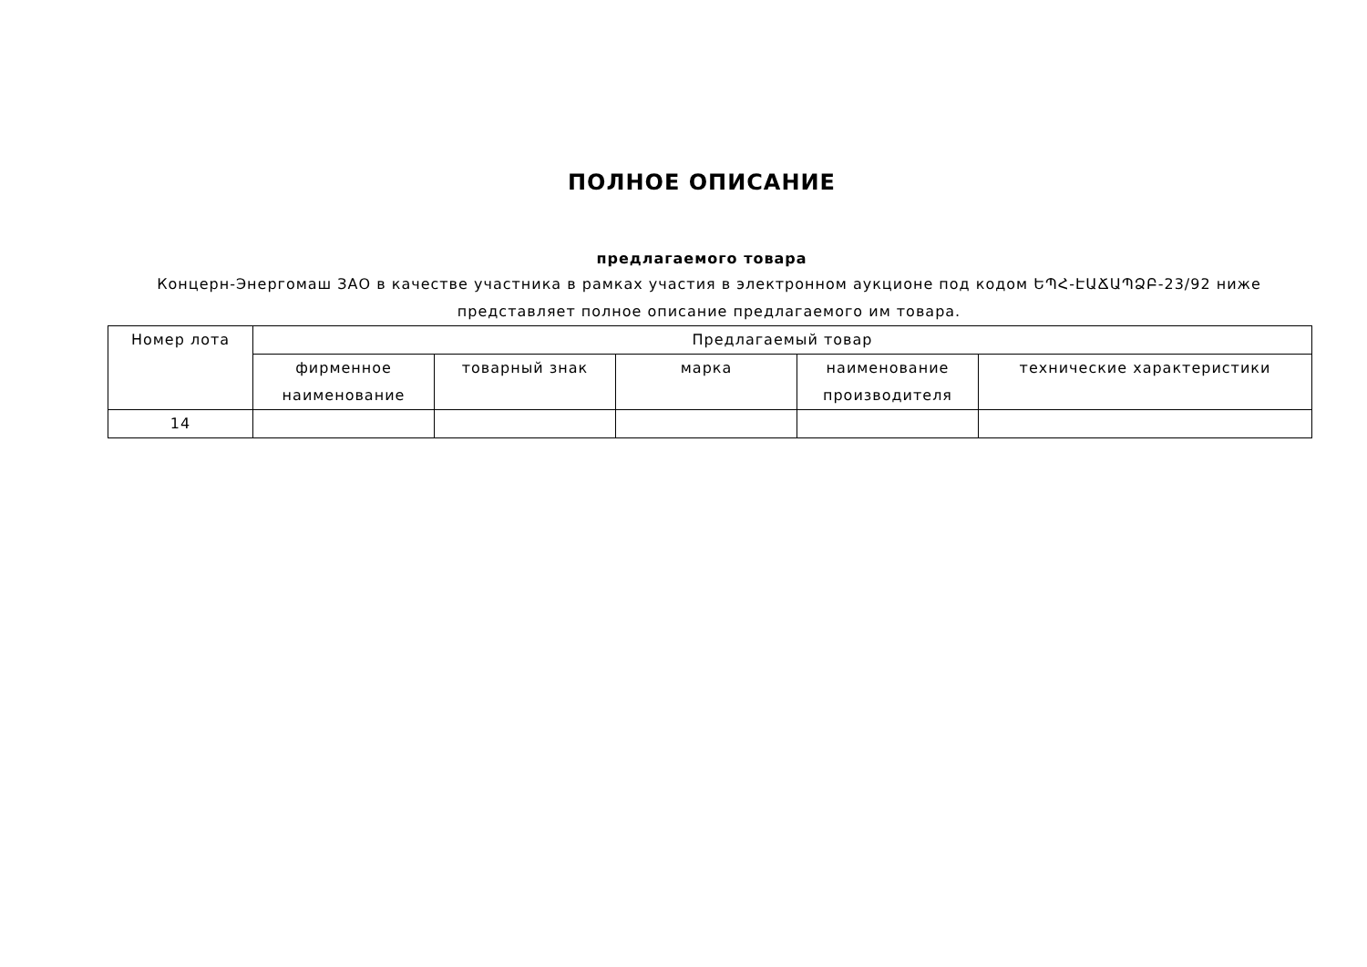ПОЛНОЕ ОПИСАНИЕ
предлагаемого товара
Концерн-Энергомаш ЗАО в качестве участника в рамках участия в электронном аукционе под кодом ԵՊՀ-ԷԱՃԱՊՁԲ-23/92 ниже представляет полное описание предлагаемого им товара.
| Номер лота | Предлагаемый товар | | | | |
| --- | --- | --- | --- | --- | --- |
| | фирменное наименование | товарный знак | марка | наименование производителя | технические характеристики |
| 14 | | | | | |